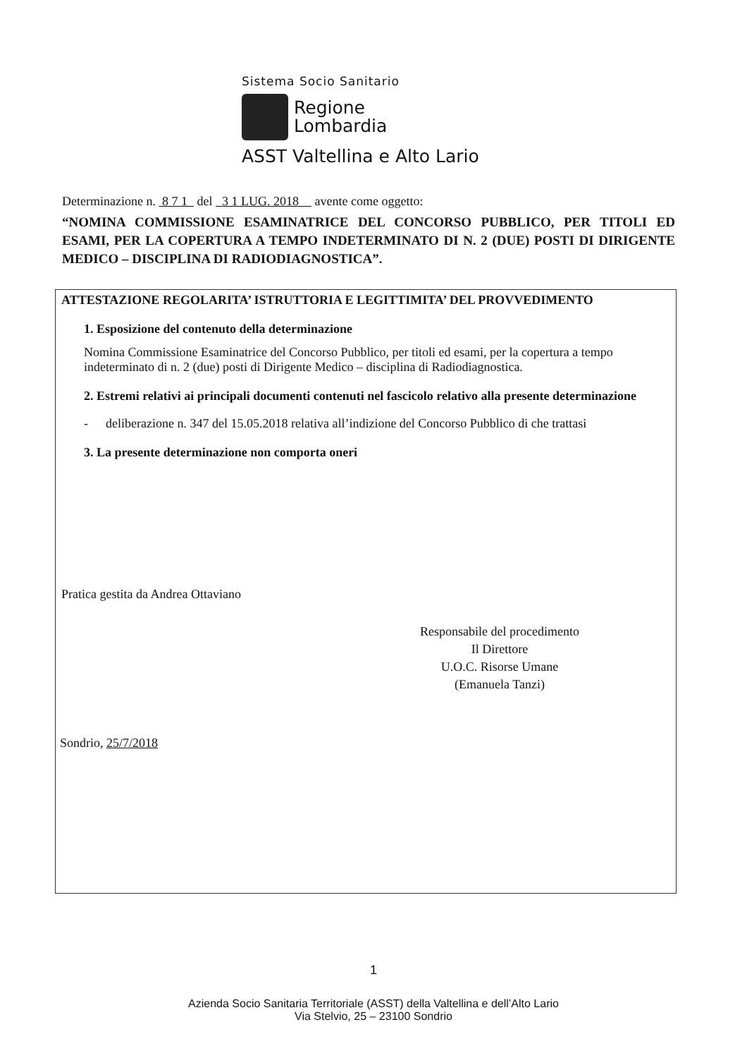Sistema Socio Sanitario
Regione
Lombardia
ASST Valtellina e Alto Lario
Determinazione n. 8 7 1 del 3 1 LUG. 2018 avente come oggetto:
“NOMINA COMMISSIONE ESAMINATRICE DEL CONCORSO PUBBLICO, PER TITOLI ED ESAMI, PER LA COPERTURA A TEMPO INDETERMINATO DI N. 2 (DUE) POSTI DI DIRIGENTE MEDICO – DISCIPLINA DI RADIODIAGNOSTICA”.
ATTESTAZIONE REGOLARITA’ ISTRUTTORIA E LEGITTIMITA’ DEL PROVVEDIMENTO
1. Esposizione del contenuto della determinazione
Nomina Commissione Esaminatrice del Concorso Pubblico, per titoli ed esami, per la copertura a tempo indeterminato di n. 2 (due) posti di Dirigente Medico – disciplina di Radiodiagnostica.
2. Estremi relativi ai principali documenti contenuti nel fascicolo relativo alla presente determinazione
- deliberazione n. 347 del 15.05.2018 relativa all’indizione del Concorso Pubblico di che trattasi
3. La presente determinazione non comporta oneri
Pratica gestita da Andrea Ottaviano
Responsabile del procedimento
Il Direttore
U.O.C. Risorse Umane
(Emanuela Tanzi)
Sondrio, 25/7/2018
1
Azienda Socio Sanitaria Territoriale (ASST) della Valtellina e dell’Alto Lario
Via Stelvio, 25 – 23100 Sondrio